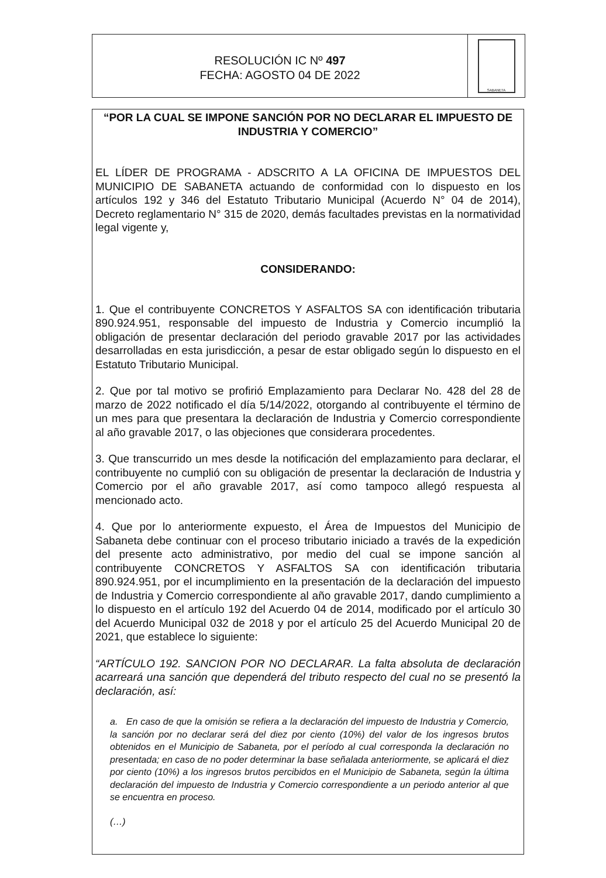RESOLUCIÓN IC Nº 497
FECHA: AGOSTO 04 DE 2022
SABANETA
“POR LA CUAL SE IMPONE SANCIÓN POR NO DECLARAR EL IMPUESTO DE INDUSTRIA Y COMERCIO”
EL LÍDER DE PROGRAMA - ADSCRITO A LA OFICINA DE IMPUESTOS DEL MUNICIPIO DE SABANETA actuando de conformidad con lo dispuesto en los artículos 192 y 346 del Estatuto Tributario Municipal (Acuerdo N° 04 de 2014), Decreto reglamentario N° 315 de 2020, demás facultades previstas en la normatividad legal vigente y,
CONSIDERANDO:
1. Que el contribuyente CONCRETOS Y ASFALTOS SA con identificación tributaria 890.924.951, responsable del impuesto de Industria y Comercio incumplió la obligación de presentar declaración del periodo gravable 2017 por las actividades desarrolladas en esta jurisdicción, a pesar de estar obligado según lo dispuesto en el Estatuto Tributario Municipal.
2. Que por tal motivo se profirió Emplazamiento para Declarar No. 428 del 28 de marzo de 2022 notificado el día 5/14/2022, otorgando al contribuyente el término de un mes para que presentara la declaración de Industria y Comercio correspondiente al año gravable 2017, o las objeciones que considerara procedentes.
3. Que transcurrido un mes desde la notificación del emplazamiento para declarar, el contribuyente no cumplió con su obligación de presentar la declaración de Industria y Comercio por el año gravable 2017, así como tampoco allegó respuesta al mencionado acto.
4. Que por lo anteriormente expuesto, el Área de Impuestos del Municipio de Sabaneta debe continuar con el proceso tributario iniciado a través de la expedición del presente acto administrativo, por medio del cual se impone sanción al contribuyente CONCRETOS Y ASFALTOS SA con identificación tributaria 890.924.951, por el incumplimiento en la presentación de la declaración del impuesto de Industria y Comercio correspondiente al año gravable 2017, dando cumplimiento a lo dispuesto en el artículo 192 del Acuerdo 04 de 2014, modificado por el artículo 30 del Acuerdo Municipal 032 de 2018 y por el artículo 25 del Acuerdo Municipal 20 de 2021, que establece lo siguiente:
“ARTÍCULO 192. SANCION POR NO DECLARAR. La falta absoluta de declaración acarreará una sanción que dependerá del tributo respecto del cual no se presentó la declaración, así:
a. En caso de que la omisión se refiera a la declaración del impuesto de Industria y Comercio, la sanción por no declarar será del diez por ciento (10%) del valor de los ingresos brutos obtenidos en el Municipio de Sabaneta, por el período al cual corresponda la declaración no presentada; en caso de no poder determinar la base señalada anteriormente, se aplicará el diez por ciento (10%) a los ingresos brutos percibidos en el Municipio de Sabaneta, según la última declaración del impuesto de Industria y Comercio correspondiente a un periodo anterior al que se encuentra en proceso.
(…)